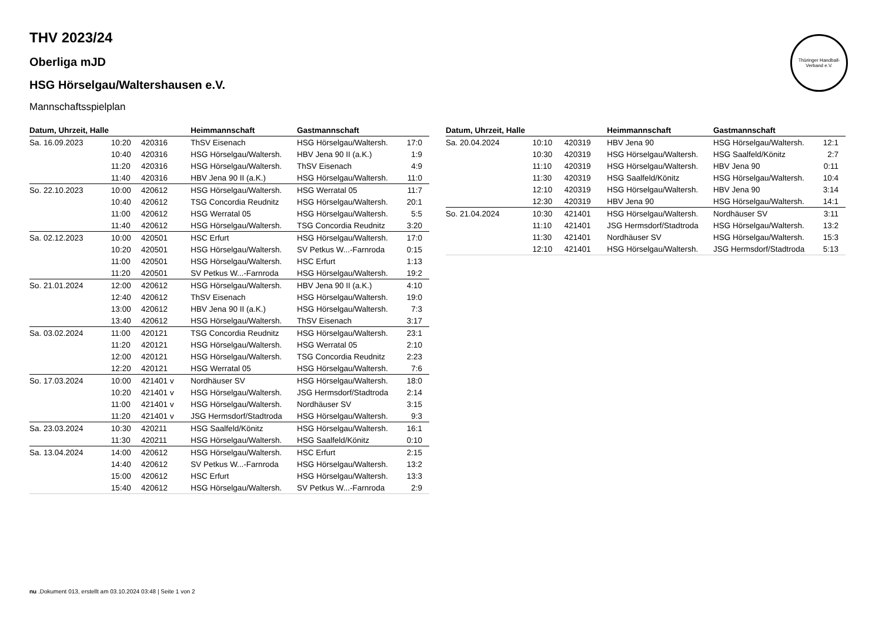Thüringer Handball-Verband e.V.
THV 2023/24
Oberliga mJD
HSG Hörselgau/Waltershausen e.V.
Mannschaftsspielplan
| Datum, Uhrzeit, Halle | | | Heimmannschaft | Gastmannschaft | |
| --- | --- | --- | --- | --- | --- |
| Sa. 16.09.2023 | 10:20 | 420316 | ThSV Eisenach | HSG Hörselgau/Waltersh. | 17:0 |
| | 10:40 | 420316 | HSG Hörselgau/Waltersh. | HBV Jena 90 II (a.K.) | 1:9 |
| | 11:20 | 420316 | HSG Hörselgau/Waltersh. | ThSV Eisenach | 4:9 |
| | 11:40 | 420316 | HBV Jena 90 II (a.K.) | HSG Hörselgau/Waltersh. | 11:0 |
| So. 22.10.2023 | 10:00 | 420612 | HSG Hörselgau/Waltersh. | HSG Werratal 05 | 11:7 |
| | 10:40 | 420612 | TSG Concordia Reudnitz | HSG Hörselgau/Waltersh. | 20:1 |
| | 11:00 | 420612 | HSG Werratal 05 | HSG Hörselgau/Waltersh. | 5:5 |
| | 11:40 | 420612 | HSG Hörselgau/Waltersh. | TSG Concordia Reudnitz | 3:20 |
| Sa. 02.12.2023 | 10:00 | 420501 | HSC Erfurt | HSG Hörselgau/Waltersh. | 17:0 |
| | 10:20 | 420501 | HSG Hörselgau/Waltersh. | SV Petkus W...-Farnroda | 0:15 |
| | 11:00 | 420501 | HSG Hörselgau/Waltersh. | HSC Erfurt | 1:13 |
| | 11:20 | 420501 | SV Petkus W...-Farnroda | HSG Hörselgau/Waltersh. | 19:2 |
| So. 21.01.2024 | 12:00 | 420612 | HSG Hörselgau/Waltersh. | HBV Jena 90 II (a.K.) | 4:10 |
| | 12:40 | 420612 | ThSV Eisenach | HSG Hörselgau/Waltersh. | 19:0 |
| | 13:00 | 420612 | HBV Jena 90 II (a.K.) | HSG Hörselgau/Waltersh. | 7:3 |
| | 13:40 | 420612 | HSG Hörselgau/Waltersh. | ThSV Eisenach | 3:17 |
| Sa. 03.02.2024 | 11:00 | 420121 | TSG Concordia Reudnitz | HSG Hörselgau/Waltersh. | 23:1 |
| | 11:20 | 420121 | HSG Hörselgau/Waltersh. | HSG Werratal 05 | 2:10 |
| | 12:00 | 420121 | HSG Hörselgau/Waltersh. | TSG Concordia Reudnitz | 2:23 |
| | 12:20 | 420121 | HSG Werratal 05 | HSG Hörselgau/Waltersh. | 7:6 |
| So. 17.03.2024 | 10:00 | 421401 v | Nordhäuser SV | HSG Hörselgau/Waltersh. | 18:0 |
| | 10:20 | 421401 v | HSG Hörselgau/Waltersh. | JSG Hermsdorf/Stadtroda | 2:14 |
| | 11:00 | 421401 v | HSG Hörselgau/Waltersh. | Nordhäuser SV | 3:15 |
| | 11:20 | 421401 v | JSG Hermsdorf/Stadtroda | HSG Hörselgau/Waltersh. | 9:3 |
| Sa. 23.03.2024 | 10:30 | 420211 | HSG Saalfeld/Könitz | HSG Hörselgau/Waltersh. | 16:1 |
| | 11:30 | 420211 | HSG Hörselgau/Waltersh. | HSG Saalfeld/Könitz | 0:10 |
| Sa. 13.04.2024 | 14:00 | 420612 | HSG Hörselgau/Waltersh. | HSC Erfurt | 2:15 |
| | 14:40 | 420612 | SV Petkus W...-Farnroda | HSG Hörselgau/Waltersh. | 13:2 |
| | 15:00 | 420612 | HSC Erfurt | HSG Hörselgau/Waltersh. | 13:3 |
| | 15:40 | 420612 | HSG Hörselgau/Waltersh. | SV Petkus W...-Farnroda | 2:9 |
| Datum, Uhrzeit, Halle | | | Heimmannschaft | Gastmannschaft | |
| --- | --- | --- | --- | --- | --- |
| Sa. 20.04.2024 | 10:10 | 420319 | HBV Jena 90 | HSG Hörselgau/Waltersh. | 12:1 |
| | 10:30 | 420319 | HSG Hörselgau/Waltersh. | HSG Saalfeld/Könitz | 2:7 |
| | 11:10 | 420319 | HSG Hörselgau/Waltersh. | HBV Jena 90 | 0:11 |
| | 11:30 | 420319 | HSG Saalfeld/Könitz | HSG Hörselgau/Waltersh. | 10:4 |
| | 12:10 | 420319 | HSG Hörselgau/Waltersh. | HBV Jena 90 | 3:14 |
| | 12:30 | 420319 | HBV Jena 90 | HSG Hörselgau/Waltersh. | 14:1 |
| So. 21.04.2024 | 10:30 | 421401 | HSG Hörselgau/Waltersh. | Nordhäuser SV | 3:11 |
| | 11:10 | 421401 | JSG Hermsdorf/Stadtroda | HSG Hörselgau/Waltersh. | 13:2 |
| | 11:30 | 421401 | Nordhäuser SV | HSG Hörselgau/Waltersh. | 15:3 |
| | 12:10 | 421401 | HSG Hörselgau/Waltersh. | JSG Hermsdorf/Stadtroda | 5:13 |
nu .Dokument 013, erstellt am 03.10.2024 03:48 | Seite 1 von 2